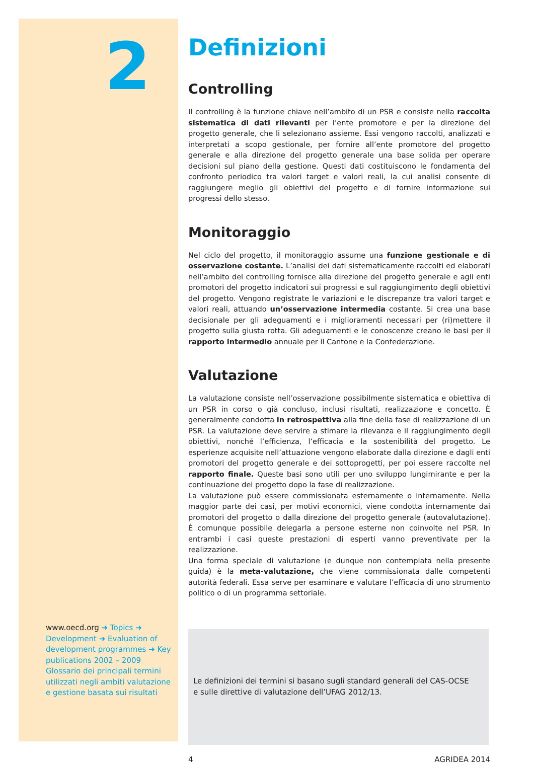2
www.oecd.org ➜ Topics ➜ Development ➜ Evaluation of development programmes ➜ Key publications 2002 – 2009 Glossario dei principali termini utilizzati negli ambiti valutazione e gestione basata sui risultati
Definizioni
Controlling
Il controlling è la funzione chiave nell’ambito di un PSR e consiste nella raccolta sistematica di dati rilevanti per l’ente promotore e per la direzione del progetto generale, che li selezionano assieme. Essi vengono raccolti, analizzati e interpretati a scopo gestionale, per fornire all’ente promotore del progetto generale e alla direzione del progetto generale una base solida per operare decisioni sul piano della gestione. Questi dati costituiscono le fondamenta del confronto periodico tra valori target e valori reali, la cui analisi consente di raggiungere meglio gli obiettivi del progetto e di fornire informazione sui progressi dello stesso.
Monitoraggio
Nel ciclo del progetto, il monitoraggio assume una funzione gestionale e di osservazione costante. L’analisi dei dati sistematicamente raccolti ed elaborati nell’ambito del controlling fornisce alla direzione del progetto generale e agli enti promotori del progetto indicatori sui progressi e sul raggiungimento degli obiettivi del progetto. Vengono registrate le variazioni e le discrepanze tra valori target e valori reali, attuando un’osservazione intermedia costante. Si crea una base decisionale per gli adeguamenti e i miglioramenti necessari per (ri)mettere il progetto sulla giusta rotta. Gli adeguamenti e le conoscenze creano le basi per il rapporto intermedio annuale per il Cantone e la Confederazione.
Valutazione
La valutazione consiste nell’osservazione possibilmente sistematica e obiettiva di un PSR in corso o già concluso, inclusi risultati, realizzazione e concetto. È generalmente condotta in retrospettiva alla fine della fase di realizzazione di un PSR. La valutazione deve servire a stimare la rilevanza e il raggiungimento degli obiettivi, nonché l’efficienza, l’efficacia e la sostenibilità del progetto. Le esperienze acquisite nell’attuazione vengono elaborate dalla direzione e dagli enti promotori del progetto generale e dei sottoprogetti, per poi essere raccolte nel rapporto finale. Queste basi sono utili per uno sviluppo lungimirante e per la continuazione del progetto dopo la fase di realizzazione.
La valutazione può essere commissionata esternamente o internamente. Nella maggior parte dei casi, per motivi economici, viene condotta internamente dai promotori del progetto o dalla direzione del progetto generale (autovalutazione). È comunque possibile delegarla a persone esterne non coinvolte nel PSR. In entrambi i casi queste prestazioni di esperti vanno preventivate per la realizzazione.
Una forma speciale di valutazione (e dunque non contemplata nella presente guida) è la meta-valutazione, che viene commissionata dalle competenti autorità federali. Essa serve per esaminare e valutare l’efficacia di uno strumento politico o di un programma settoriale.
Le definizioni dei termini si basano sugli standard generali del CAS-OCSE
e sulle direttive di valutazione dell’UFAG 2012/13.
4 AGRIDEA 2014